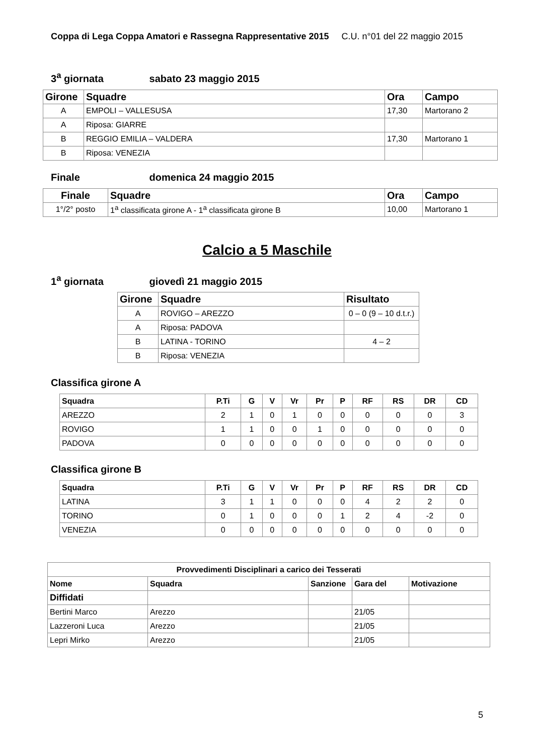Coppa di Lega Coppa Amatori e Rassegna Rappresentative 2015 C.U. n°01 del 22 maggio 2015
3<sup>a</sup> giornata sabato 23 maggio 2015
| Girone | Squadre | Ora | Campo |
| --- | --- | --- | --- |
| A | EMPOLI – VALLESUSA | 17,30 | Martorano 2 |
| A | Riposa: GIARRE | | |
| B | REGGIO EMILIA – VALDERA | 17,30 | Martorano 1 |
| B | Riposa: VENEZIA | | |
Finale domenica 24 maggio 2015
| Finale | Squadre | Ora | Campo |
| --- | --- | --- | --- |
| 1°/2° posto | 1<sup>a</sup> classificata girone A - 1<sup>a</sup> classificata girone B | 10,00 | Martorano 1 |
Calcio a 5 Maschile
1<sup>a</sup> giornata giovedì 21 maggio 2015
| Girone | Squadre | Risultato |
| --- | --- | --- |
| A | ROVIGO – AREZZO | 0 – 0 (9 – 10 d.t.r.) |
| A | Riposa: PADOVA | |
| B | LATINA - TORINO | 4 – 2 |
| B | Riposa: VENEZIA | |
Classifica girone A
| Squadra | P.Ti | G | V | Vr | Pr | P | RF | RS | DR | CD |
| --- | --- | --- | --- | --- | --- | --- | --- | --- | --- | --- |
| AREZZO | 2 | 1 | 0 | 1 | 0 | 0 | 0 | 0 | 0 | 3 |
| ROVIGO | 1 | 1 | 0 | 0 | 1 | 0 | 0 | 0 | 0 | 0 |
| PADOVA | 0 | 0 | 0 | 0 | 0 | 0 | 0 | 0 | 0 | 0 |
Classifica girone B
| Squadra | P.Ti | G | V | Vr | Pr | P | RF | RS | DR | CD |
| --- | --- | --- | --- | --- | --- | --- | --- | --- | --- | --- |
| LATINA | 3 | 1 | 1 | 0 | 0 | 0 | 4 | 2 | 2 | 0 |
| TORINO | 0 | 1 | 0 | 0 | 0 | 1 | 2 | 4 | -2 | 0 |
| VENEZIA | 0 | 0 | 0 | 0 | 0 | 0 | 0 | 0 | 0 | 0 |
| Provvedimenti Disciplinari a carico dei Tesserati | | | | |
| --- | --- | --- | --- | --- |
| Nome | Squadra | Sanzione | Gara del | Motivazione |
| Diffidati | | | | |
| Bertini Marco | Arezzo | | 21/05 | |
| Lazzeroni Luca | Arezzo | | 21/05 | |
| Lepri Mirko | Arezzo | | 21/05 | |
5